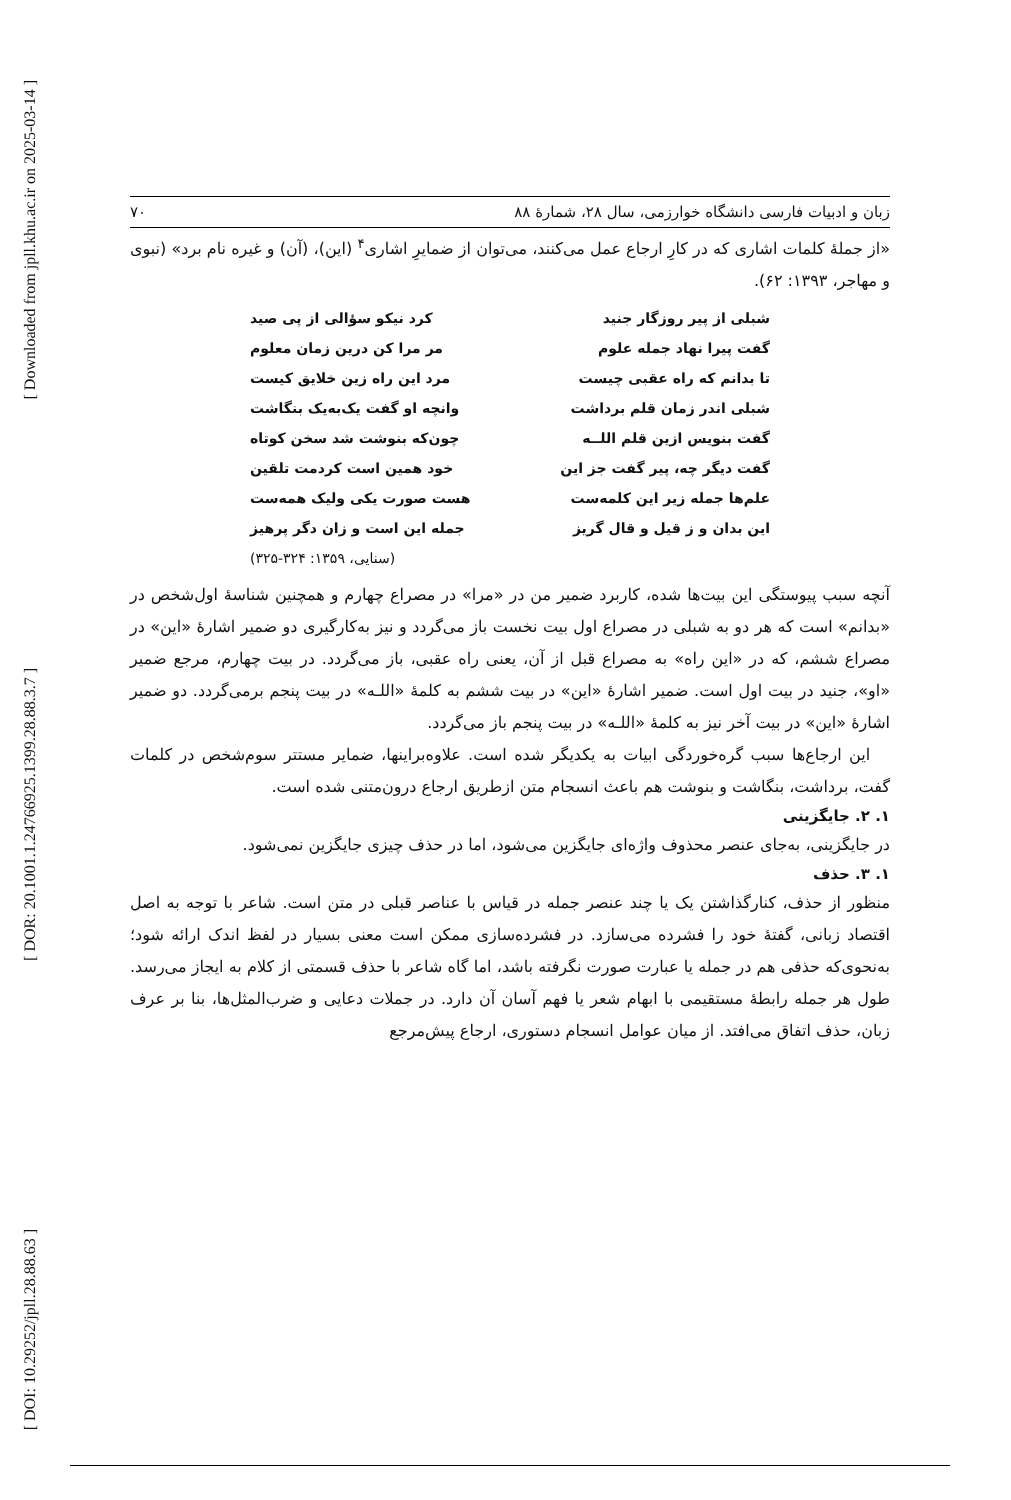[ Downloaded from jpll.khu.ac.ir on 2025-03-14 ]
[ DOR: 20.1001.1.24766925.1399.28.88.3.7 ]
[ DOI: 10.29252/jpll.28.88.63 ]
زبان و ادبیات فارسی دانشگاه خوارزمی، سال ۲۸، شمارۀ ۸۸ ۷۰
«از جملۀ کلمات اشاری که در کارِ ارجاع عمل می‌کنند، می‌توان از ضمایرِ اشاری<sup>۴</sup> (این)، (آن) و غیره نام برد» (نبوی و مهاجر، ۱۳۹۳: ۶۲).
شبلی از پیر روزگار جنید کرد نیکو سؤالی از پی صید
گفت پیرا نهاد جمله علوم مر مرا کن درین زمان معلوم
تا بدانم که راه عقبی چیست مرد این راه زین خلایق کیست
شبلی اندر زمان قلم برداشت وانچه او گفت یک‌به‌یک بنگاشت
گفت بنویس ازین قلم اللــه چون‌که بنوشت شد سخن کوتاه
گفت دیگر چه، پیر گفت جز این خود همین است کردمت تلقین
علم‌ها جمله زیر این کلمه‌ست هست صورت یکی ولیک همه‌ست
این بدان و ز قیل و قال گریز جمله این است و زان دگر پرهیز
(سنایی، ۱۳۵۹: ۳۲۴-۳۲۵)
آنچه سبب پیوستگی این بیت‌ها شده، کاربرد ضمیر من در «مرا» در مصراع چهارم و همچنین شناسۀ اول‌شخص در «بدانم» است که هر دو به شبلی در مصراع اول بیت نخست باز می‌گردد و نیز به‌کارگیری دو ضمیر اشارۀ «این» در مصراع ششم، که در «این راه» به مصراع قبل از آن، یعنی راه عقبی، باز می‌گردد. در بیت چهارم، مرجع ضمیر «او»، جنید در بیت اول است. ضمیر اشارۀ «این» در بیت ششم به کلمۀ «اللـه» در بیت پنجم برمی‌گردد. دو ضمیر اشارۀ «این» در بیت آخر نیز به کلمۀ «اللـه» در بیت پنجم باز می‌گردد.
این ارجاع‌ها سبب گره‌خوردگی ابیات به یکدیگر شده است. علاوه‌براینها، ضمایر مستتر سوم‌شخص در کلمات گفت، برداشت، بنگاشت و بنوشت هم باعث انسجام متن ازطریق ارجاع درون‌متنی شده است.
۱. ۲. جایگزینی
در جایگزینی، به‌جای عنصر محذوف واژه‌ای جایگزین می‌شود، اما در حذف چیزی جایگزین نمی‌شود.
۱. ۳. حذف
منظور از حذف، کنارگذاشتن یک یا چند عنصر جمله در قیاس با عناصر قبلی در متن است. شاعر با توجه به اصل اقتصاد زبانی، گفتۀ خود را فشرده می‌سازد. در فشرده‌سازی ممکن است معنی بسیار در لفظ اندک ارائه شود؛ به‌نحوی‌که حذفی هم در جمله یا عبارت صورت نگرفته باشد، اما گاه شاعر با حذف قسمتی از کلام به ایجاز می‌رسد. طول هر جمله رابطۀ مستقیمی با ابهام شعر یا فهم آسان آن دارد. در جملات دعایی و ضرب‌المثل‌ها، بنا بر عرف زبان، حذف اتفاق می‌افتد. از میان عوامل انسجام دستوری، ارجاع پیش‌مرجع